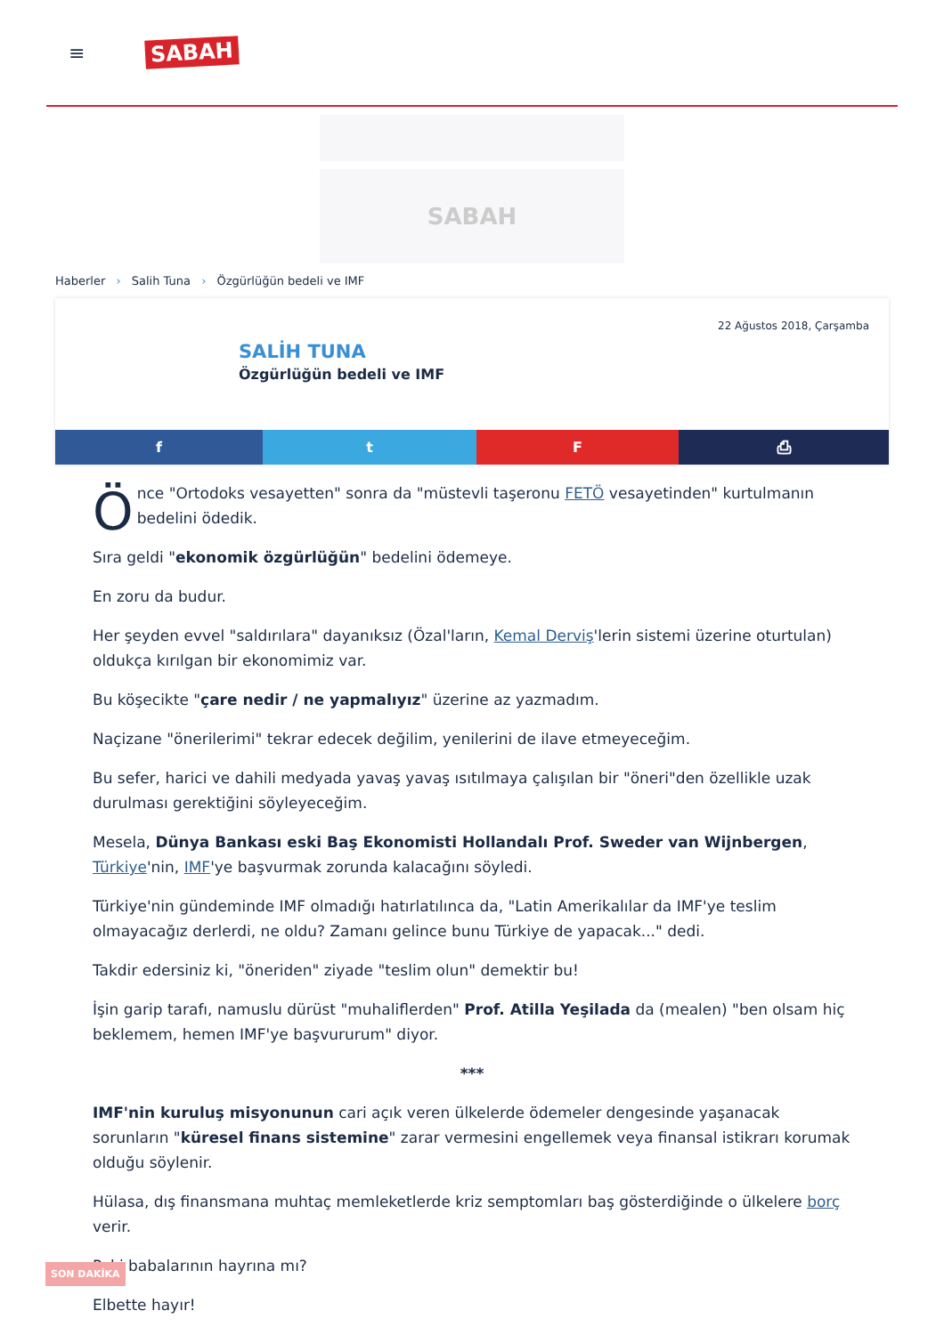≡
SABAH
SABAH
Haberler › Salih Tuna › Özgürlüğün bedeli ve IMF
22 Ağustos 2018, Çarşamba
SALİH TUNA
Özgürlüğün bedeli ve IMF
f t F ⎙
Önce "Ortodoks vesayetten" sonra da "müstevli taşeronu FETÖ vesayetinden" kurtulmanın bedelini ödedik.
Sıra geldi "ekonomik özgürlüğün" bedelini ödemeye.
En zoru da budur.
Her şeyden evvel "saldırılara" dayanıksız (Özal'ların, Kemal Derviş'lerin sistemi üzerine oturtulan) oldukça kırılgan bir ekonomimiz var.
Bu köşecikte "çare nedir / ne yapmalıyız" üzerine az yazmadım.
Naçizane "önerilerimi" tekrar edecek değilim, yenilerini de ilave etmeyeceğim.
Bu sefer, harici ve dahili medyada yavaş yavaş ısıtılmaya çalışılan bir "öneri"den özellikle uzak durulması gerektiğini söyleyeceğim.
Mesela, Dünya Bankası eski Baş Ekonomisti Hollandalı Prof. Sweder van Wijnbergen, Türkiye'nin, IMF'ye başvurmak zorunda kalacağını söyledi.
Türkiye'nin gündeminde IMF olmadığı hatırlatılınca da, "Latin Amerikalılar da IMF'ye teslim olmayacağız derlerdi, ne oldu? Zamanı gelince bunu Türkiye de yapacak..." dedi.
Takdir edersiniz ki, "öneriden" ziyade "teslim olun" demektir bu!
İşin garip tarafı, namuslu dürüst "muhaliflerden" Prof. Atilla Yeşilada da (mealen) "ben olsam hiç beklemem, hemen IMF'ye başvururum" diyor.
***
IMF'nin kuruluş misyonunun cari açık veren ülkelerde ödemeler dengesinde yaşanacak sorunların "küresel finans sistemine" zarar vermesini engellemek veya finansal istikrarı korumak olduğu söylenir.
Hülasa, dış finansmana muhtaç memleketlerde kriz semptomları baş gösterdiğinde o ülkelere borç verir.
Peki babalarının hayrına mı?
Elbette hayır!
SON DAKİKA